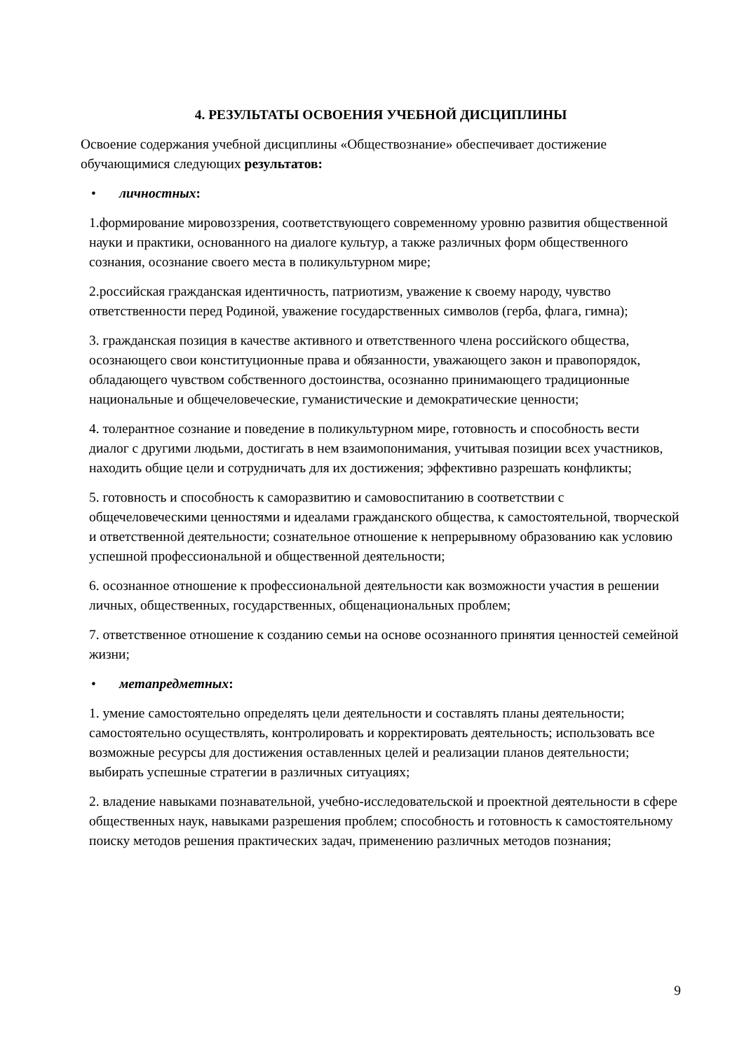4. РЕЗУЛЬТАТЫ ОСВОЕНИЯ УЧЕБНОЙ ДИСЦИПЛИНЫ
Освоение содержания учебной дисциплины «Обществознание» обеспечивает достижение обучающимися следующих результатов:
• личностных:
1.формирование мировоззрения, соответствующего современному уровню развития общественной науки и практики, основанного на диалоге культур, а также различных форм общественного сознания, осознание своего места в поликультурном мире;
2.российская гражданская идентичность, патриотизм, уважение к своему народу, чувство ответственности перед Родиной, уважение государственных символов (герба, флага, гимна);
3. гражданская позиция в качестве активного и ответственного члена российского общества, осознающего свои конституционные права и обязанности, уважающего закон и правопорядок, обладающего чувством собственного достоинства, осознанно принимающего традиционные национальные и общечеловеческие, гуманистические и демократические ценности;
4. толерантное сознание и поведение в поликультурном мире, готовность и способность вести диалог с другими людьми, достигать в нем взаимопонимания, учитывая позиции всех участников, находить общие цели и сотрудничать для их достижения; эффективно разрешать конфликты;
5. готовность и способность к саморазвитию и самовоспитанию в соответствии с общечеловеческими ценностями и идеалами гражданского общества, к самостоятельной, творческой и ответственной деятельности; сознательное отношение к непрерывному образованию как условию успешной профессиональной и общественной деятельности;
6. осознанное отношение к профессиональной деятельности как возможности участия в решении личных, общественных, государственных, общенациональных проблем;
7. ответственное отношение к созданию семьи на основе осознанного принятия ценностей семейной жизни;
• метапредметных:
1. умение самостоятельно определять цели деятельности и составлять планы деятельности; самостоятельно осуществлять, контролировать и корректировать деятельность; использовать все возможные ресурсы для достижения оставленных целей и реализации планов деятельности; выбирать успешные стратегии в различных ситуациях;
2. владение навыками познавательной, учебно-исследовательской и проектной деятельности в сфере общественных наук, навыками разрешения проблем; способность и готовность к самостоятельному поиску методов решения практических задач, применению различных методов познания;
9